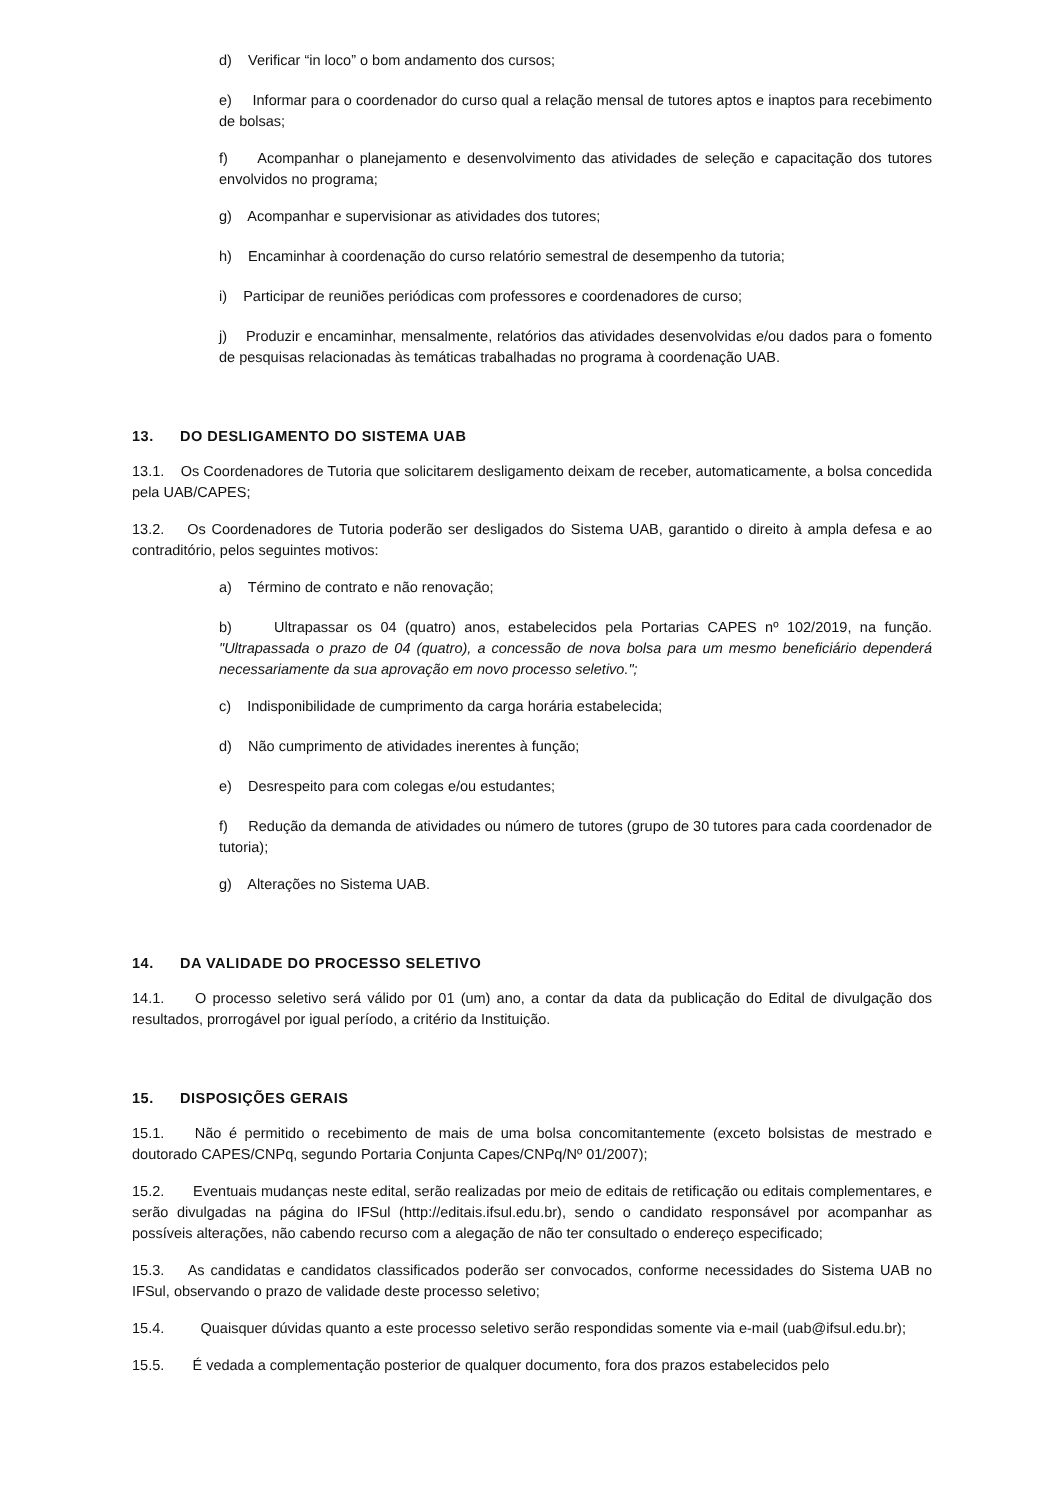d) Verificar “in loco” o bom andamento dos cursos;
e) Informar para o coordenador do curso qual a relação mensal de tutores aptos e inaptos para recebimento de bolsas;
f) Acompanhar o planejamento e desenvolvimento das atividades de seleção e capacitação dos tutores envolvidos no programa;
g) Acompanhar e supervisionar as atividades dos tutores;
h) Encaminhar à coordenação do curso relatório semestral de desempenho da tutoria;
i) Participar de reuniões periódicas com professores e coordenadores de curso;
j) Produzir e encaminhar, mensalmente, relatórios das atividades desenvolvidas e/ou dados para o fomento de pesquisas relacionadas às temáticas trabalhadas no programa à coordenação UAB.
13. DO DESLIGAMENTO DO SISTEMA UAB
13.1. Os Coordenadores de Tutoria que solicitarem desligamento deixam de receber, automaticamente, a bolsa concedida pela UAB/CAPES;
13.2. Os Coordenadores de Tutoria poderão ser desligados do Sistema UAB, garantido o direito à ampla defesa e ao contraditório, pelos seguintes motivos:
a) Término de contrato e não renovação;
b) Ultrapassar os 04 (quatro) anos, estabelecidos pela Portarias CAPES nº 102/2019, na função. "Ultrapassada o prazo de 04 (quatro), a concessão de nova bolsa para um mesmo beneficiário dependerá necessariamente da sua aprovação em novo processo seletivo.";
c) Indisponibilidade de cumprimento da carga horária estabelecida;
d) Não cumprimento de atividades inerentes à função;
e) Desrespeito para com colegas e/ou estudantes;
f) Redução da demanda de atividades ou número de tutores (grupo de 30 tutores para cada coordenador de tutoria);
g) Alterações no Sistema UAB.
14. DA VALIDADE DO PROCESSO SELETIVO
14.1. O processo seletivo será válido por 01 (um) ano, a contar da data da publicação do Edital de divulgação dos resultados, prorrogável por igual período, a critério da Instituição.
15. DISPOSIÇÕES GERAIS
15.1. Não é permitido o recebimento de mais de uma bolsa concomitantemente (exceto bolsistas de mestrado e doutorado CAPES/CNPq, segundo Portaria Conjunta Capes/CNPq/Nº 01/2007);
15.2. Eventuais mudanças neste edital, serão realizadas por meio de editais de retificação ou editais complementares, e serão divulgadas na página do IFSul (http://editais.ifsul.edu.br), sendo o candidato responsável por acompanhar as possíveis alterações, não cabendo recurso com a alegação de não ter consultado o endereço especificado;
15.3. As candidatas e candidatos classificados poderão ser convocados, conforme necessidades do Sistema UAB no IFSul, observando o prazo de validade deste processo seletivo;
15.4. Quaisquer dúvidas quanto a este processo seletivo serão respondidas somente via e-mail (uab@ifsul.edu.br);
15.5. É vedada a complementação posterior de qualquer documento, fora dos prazos estabelecidos pelo